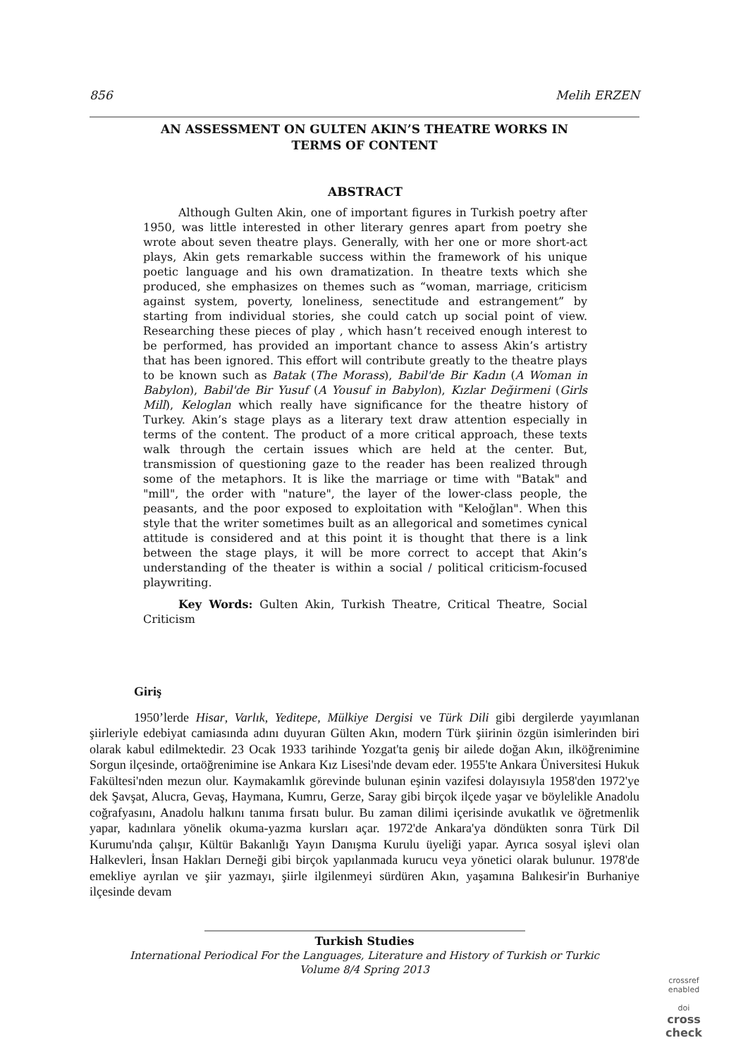856 Melih ERZEN
AN ASSESSMENT ON GULTEN AKIN’S THEATRE WORKS IN
TERMS OF CONTENT
ABSTRACT
Although Gulten Akin, one of important figures in Turkish poetry after 1950, was little interested in other literary genres apart from poetry she wrote about seven theatre plays. Generally, with her one or more short-act plays, Akin gets remarkable success within the framework of his unique poetic language and his own dramatization. In theatre texts which she produced, she emphasizes on themes such as “woman, marriage, criticism against system, poverty, loneliness, senectitude and estrangement” by starting from individual stories, she could catch up social point of view. Researching these pieces of play , which hasn’t received enough interest to be performed, has provided an important chance to assess Akin’s artistry that has been ignored. This effort will contribute greatly to the theatre plays to be known such as Batak (The Morass), Babil'de Bir Kadın (A Woman in Babylon), Babil'de Bir Yusuf (A Yousuf in Babylon), Kızlar Değirmeni (Girls Mill), Keloglan which really have significance for the theatre history of Turkey. Akin’s stage plays as a literary text draw attention especially in terms of the content. The product of a more critical approach, these texts walk through the certain issues which are held at the center. But, transmission of questioning gaze to the reader has been realized through some of the metaphors. It is like the marriage or time with "Batak" and "mill", the order with "nature", the layer of the lower-class people, the peasants, and the poor exposed to exploitation with "Keloğlan". When this style that the writer sometimes built as an allegorical and sometimes cynical attitude is considered and at this point it is thought that there is a link between the stage plays, it will be more correct to accept that Akin’s understanding of the theater is within a social / political criticism-focused playwriting.
Key Words: Gulten Akin, Turkish Theatre, Critical Theatre, Social Criticism
Giriş
1950’lerde Hisar, Varlık, Yeditepe, Mülkiye Dergisi ve Türk Dili gibi dergilerde yayımlanan şiirleriyle edebiyat camiasında adını duyuran Gülten Akın, modern Türk şiirinin özgün isimlerinden biri olarak kabul edilmektedir. 23 Ocak 1933 tarihinde Yozgat'ta geniş bir ailede doğan Akın, ilköğrenimine Sorgun ilçesinde, ortaöğrenimine ise Ankara Kız Lisesi'nde devam eder. 1955'te Ankara Üniversitesi Hukuk Fakültesi'nden mezun olur. Kaymakamlık görevinde bulunan eşinin vazifesi dolayısıyla 1958'den 1972'ye dek Şavşat, Alucra, Gevaş, Haymana, Kumru, Gerze, Saray gibi birçok ilçede yaşar ve böylelikle Anadolu coğrafyasını, Anadolu halkını tanıma fırsatı bulur. Bu zaman dilimi içerisinde avukatlık ve öğretmenlik yapar, kadınlara yönelik okuma-yazma kursları açar. 1972'de Ankara'ya döndükten sonra Türk Dil Kurumu'nda çalışır, Kültür Bakanlığı Yayın Danışma Kurulu üyeliği yapar. Ayrıca sosyal işlevi olan Halkevleri, İnsan Hakları Derneği gibi birçok yapılanmada kurucu veya yönetici olarak bulunur. 1978'de emekliye ayrılan ve şiir yazmayı, şiirle ilgilenmeyi sürdüren Akın, yaşamına Balıkesir'in Burhaniye ilçesinde devam
Turkish Studies
International Periodical For the Languages, Literature and History of Turkish or Turkic
Volume 8/4 Spring 2013
crossref
enabled
doi
cross
check